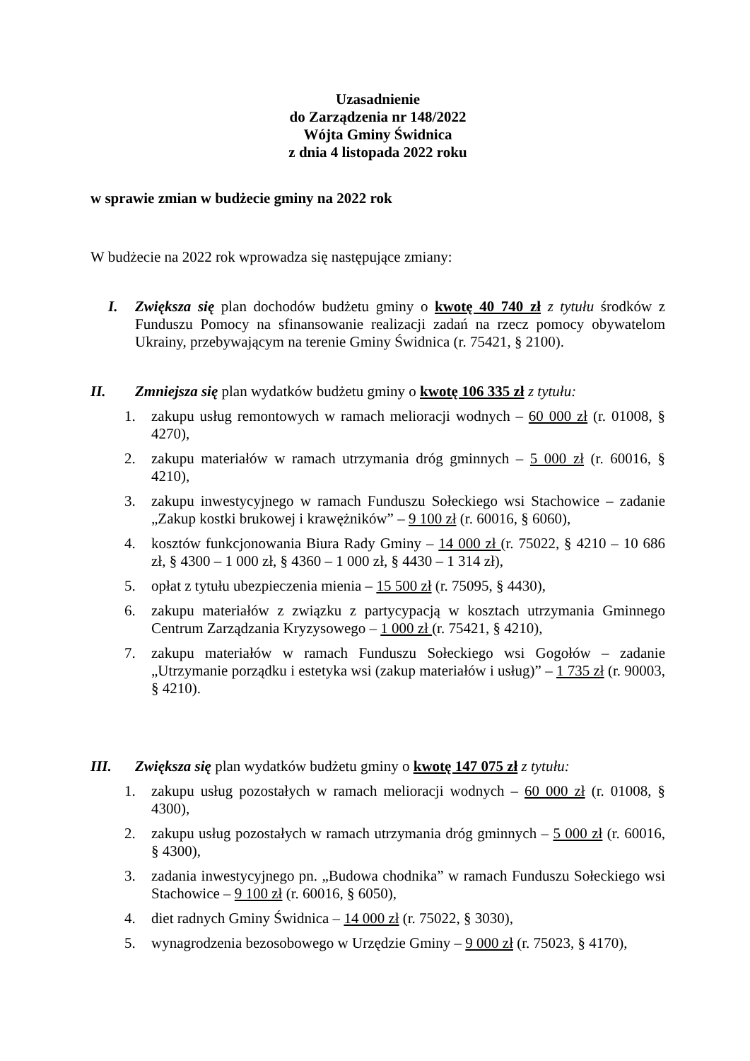Uzasadnienie
do Zarządzenia nr 148/2022
Wójta Gminy Świdnica
z dnia 4 listopada 2022 roku
w sprawie zmian w budżecie gminy na 2022 rok
W budżecie na 2022 rok wprowadza się następujące zmiany:
I. Zwiększa się plan dochodów budżetu gminy o kwotę 40 740 zł z tytułu środków z Funduszu Pomocy na sfinansowanie realizacji zadań na rzecz pomocy obywatelom Ukrainy, przebywającym na terenie Gminy Świdnica (r. 75421, § 2100).
II. Zmniejsza się plan wydatków budżetu gminy o kwotę 106 335 zł z tytułu:
1. zakupu usług remontowych w ramach melioracji wodnych – 60 000 zł (r. 01008, § 4270),
2. zakupu materiałów w ramach utrzymania dróg gminnych – 5 000 zł (r. 60016, § 4210),
3. zakupu inwestycyjnego w ramach Funduszu Sołeckiego wsi Stachowice – zadanie „Zakup kostki brukowej i krawężników” – 9 100 zł (r. 60016, § 6060),
4. kosztów funkcjonowania Biura Rady Gminy – 14 000 zł (r. 75022, § 4210 – 10 686 zł, § 4300 – 1 000 zł, § 4360 – 1 000 zł, § 4430 – 1 314 zł),
5. opłat z tytułu ubezpieczenia mienia – 15 500 zł (r. 75095, § 4430),
6. zakupu materiałów z związku z partycypacją w kosztach utrzymania Gminnego Centrum Zarządzania Kryzysowego – 1 000 zł (r. 75421, § 4210),
7. zakupu materiałów w ramach Funduszu Sołeckiego wsi Gogołów – zadanie „Utrzymanie porządku i estetyka wsi (zakup materiałów i usług)” – 1 735 zł (r. 90003, § 4210).
III. Zwiększa się plan wydatków budżetu gminy o kwotę 147 075 zł z tytułu:
1. zakupu usług pozostałych w ramach melioracji wodnych – 60 000 zł (r. 01008, § 4300),
2. zakupu usług pozostałych w ramach utrzymania dróg gminnych – 5 000 zł (r. 60016, § 4300),
3. zadania inwestycyjnego pn. „Budowa chodnika” w ramach Funduszu Sołeckiego wsi Stachowice – 9 100 zł (r. 60016, § 6050),
4. diet radnych Gminy Świdnica – 14 000 zł (r. 75022, § 3030),
5. wynagrodzenia bezosobowego w Urzędzie Gminy – 9 000 zł (r. 75023, § 4170),